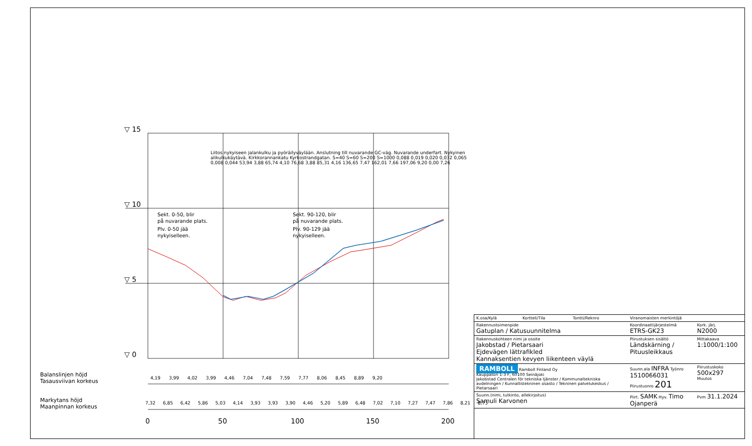▽ 15
▽ 10
▽ 5
▽ 0
Sekt. 0-50, blir
på nuvarande plats.
Plv. 0-50 jää
nykyiselleen.
Sekt. 90-120, blir
på nuvarande plats.
Plv. 90-129 jää
nykyiselleen.
0
50
100
150
200
Balanslinjen höjd
Tasausviivan korkeus
Markytans höjd
Maanpinnan korkeus
4,19 3,99 4,02 3,99 4,46 7,04 7,48 7,59 7,77 8,06 8,45 8,89 9,20
7,32 6,85 6,42 5,86 5,03 4,14 3,93 3,93 3,90 4,46 5,20 5,89 6,48 7,02 7,10 7,27 7,47 7,86 8,21 8,73
Liitos nykyiseen jalankulku ja pyöräilyväylään. Anslutning till nuvarande GC-väg. Nuvarande underfart. Nykyinen alikulkukäytävä. Kirkkorannankatu Kyrkostrandgatan. S=40 S=60 S=200 S=1000 0,088 0,019 0,020 0,032 0,065 0,008 0,044 53,94 3,88 65,74 4,10 76,68 3,88 85,31 4,16 136,65 7,47 162,01 7,66 197,06 9,20 0,00 7,26
| K.osa/Kylä | Kortteli/Tila | Tontti/Reknro | Viranomaisten merkintöjä | |
| Rakennustoimenpide Gatuplan / Katusuunnitelma | | | Koordinaattijärjestelmä ETRS-GK23 | Kork. järj. N2000 |
| Rakennuskohteen nimi ja osoite Jakobstad / Pietarsaari Ejdevägen lättrafikled Kannaksentien kevyen liikenteen väylä | | | Piirustuksen sisältö Ländskärning / Pituusleikkaus | Mittakaava 1:1000/1:100 |
| RAMBOLL Ramboll Finland Oy Kauppatori 1-3 F, 60100 Seinäjoki Jakobstad Centralen för tekniska tjänster / Kommunaltekniska avdelningen / Kunnallistekninen osasto / Tekninen palvelukeskus / Pietarsaari | | | Suunn.ala INFRA Työnro 1510066031 Piirustusnro 201 | Piirustuskoko 500x297 Muutos |
| Suunn.(nimi, tutkinto, allekirjoitus) Samuli Karvonen | | | Piirt. SAMK Hyv. Timo Ojanperä | Pvm 31.1.2024 |